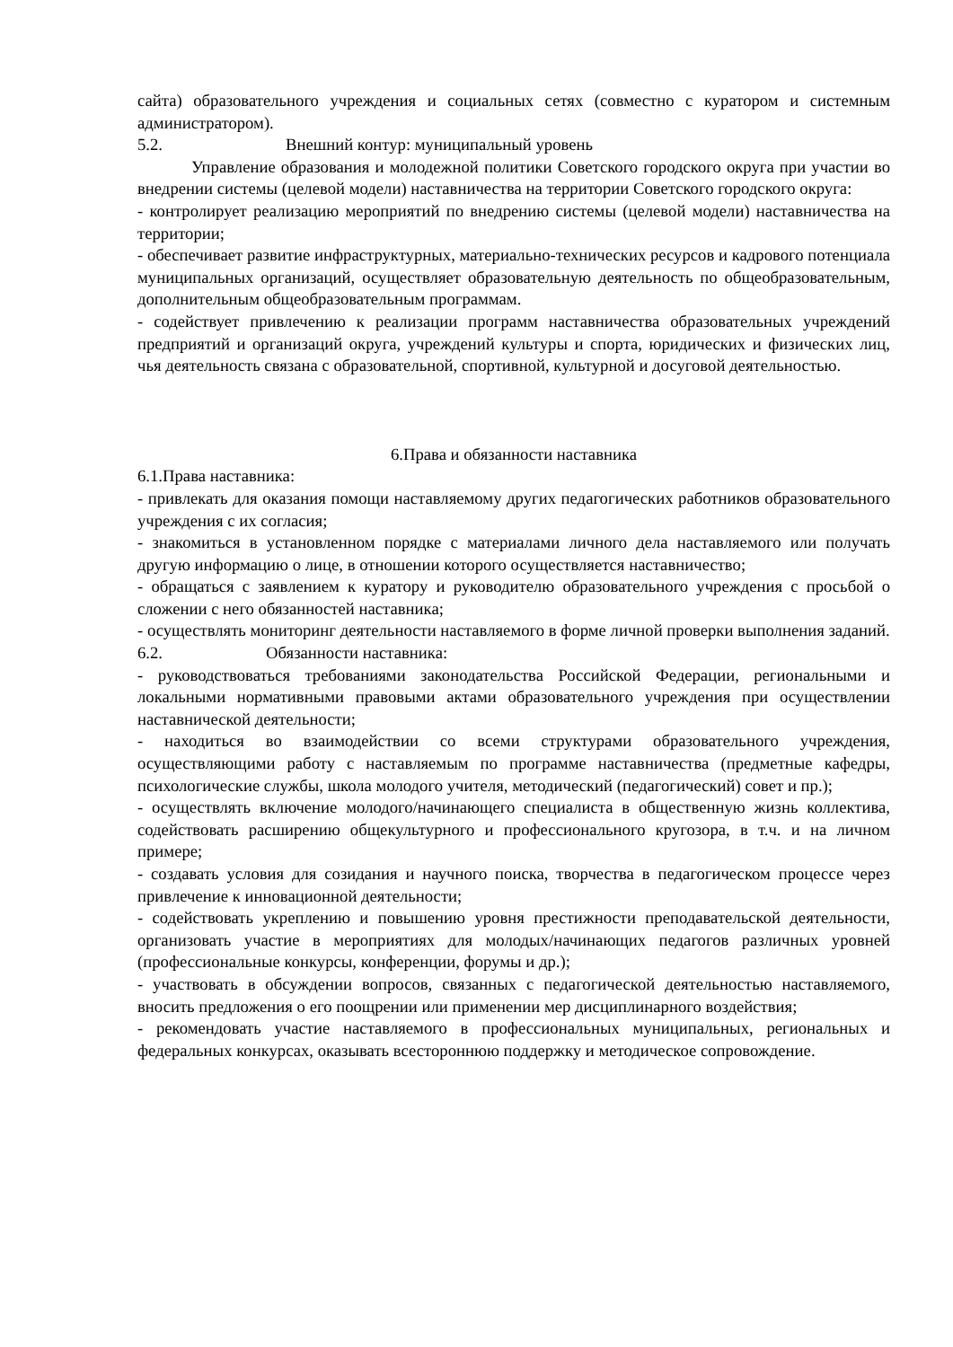сайта) образовательного учреждения и социальных сетях (совместно с куратором и системным администратором).
5.2. Внешний контур: муниципальный уровень
Управление образования и молодежной политики Советского городского округа при участии во внедрении системы (целевой модели) наставничества на территории Советского городского округа:
- контролирует реализацию мероприятий по внедрению системы (целевой модели) наставничества на территории;
- обеспечивает развитие инфраструктурных, материально-технических ресурсов и кадрового потенциала муниципальных организаций, осуществляет образовательную деятельность по общеобразовательным, дополнительным общеобразовательным программам.
- содействует привлечению к реализации программ наставничества образовательных учреждений предприятий и организаций округа, учреждений культуры и спорта, юридических и физических лиц, чья деятельность связана с образовательной, спортивной, культурной и досуговой деятельностью.
6.Права и обязанности наставника
6.1.Права наставника:
- привлекать для оказания помощи наставляемому других педагогических работников образовательного учреждения с их согласия;
- знакомиться в установленном порядке с материалами личного дела наставляемого или получать другую информацию о лице, в отношении которого осуществляется наставничество;
- обращаться с заявлением к куратору и руководителю образовательного учреждения с просьбой о сложении с него обязанностей наставника;
- осуществлять мониторинг деятельности наставляемого в форме личной проверки выполнения заданий.
6.2. Обязанности наставника:
- руководствоваться требованиями законодательства Российской Федерации, региональными и локальными нормативными правовыми актами образовательного учреждения при осуществлении наставнической деятельности;
- находиться во взаимодействии со всеми структурами образовательного учреждения, осуществляющими работу с наставляемым по программе наставничества (предметные кафедры, психологические службы, школа молодого учителя, методический (педагогический) совет и пр.);
- осуществлять включение молодого/начинающего специалиста в общественную жизнь коллектива, содействовать расширению общекультурного и профессионального кругозора, в т.ч. и на личном примере;
- создавать условия для созидания и научного поиска, творчества в педагогическом процессе через привлечение к инновационной деятельности;
- содействовать укреплению и повышению уровня престижности преподавательской деятельности, организовать участие в мероприятиях для молодых/начинающих педагогов различных уровней (профессиональные конкурсы, конференции, форумы и др.);
- участвовать в обсуждении вопросов, связанных с педагогической деятельностью наставляемого, вносить предложения о его поощрении или применении мер дисциплинарного воздействия;
- рекомендовать участие наставляемого в профессиональных муниципальных, региональных и федеральных конкурсах, оказывать всестороннюю поддержку и методическое сопровождение.